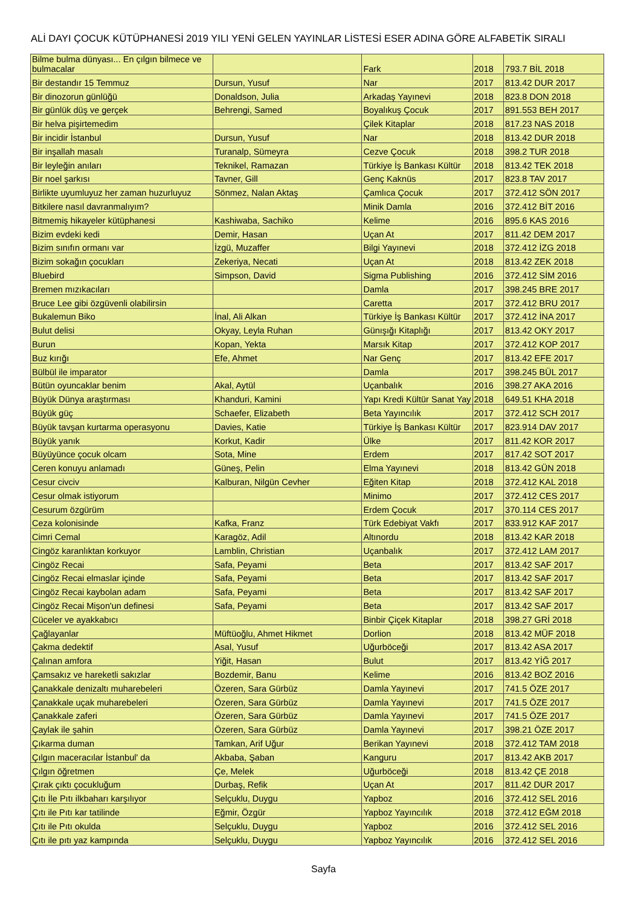ALİ DAYI ÇOCUK KÜTÜPHANESİ 2019 YILI YENİ GELEN YAYINLAR LİSTESİ ESER ADINA GÖRE ALFABETİK SIRALI
| Bilme bulma dünyası... En çılgın bilmece ve bulmacalar | | Fark | 2018 | 793.7 BİL 2018 |
| Bir destandır 15 Temmuz | Dursun, Yusuf | Nar | 2017 | 813.42 DUR 2017 |
| Bir dinozorun günlüğü | Donaldson, Julia | Arkadaş Yayınevi | 2018 | 823.8 DON 2018 |
| Bir günlük düş ve gerçek | Behrengi, Samed | Boyalıkuş Çocuk | 2017 | 891.553 BEH 2017 |
| Bir helva pişirtemedim | | Çilek Kitaplar | 2018 | 817.23 NAS 2018 |
| Bir incidir İstanbul | Dursun, Yusuf | Nar | 2018 | 813.42 DUR 2018 |
| Bir inşallah masalı | Turanalp, Sümeyra | Cezve Çocuk | 2018 | 398.2 TUR 2018 |
| Bir leyleğin anıları | Teknikel, Ramazan | Türkiye İş Bankası Kültür | 2018 | 813.42 TEK 2018 |
| Bir noel şarkısı | Tavner, Gill | Genç Kaknüs | 2017 | 823.8 TAV 2017 |
| Birlikte uyumluyuz her zaman huzurluyuz | Sönmez, Nalan Aktaş | Çamlıca Çocuk | 2017 | 372.412 SÖN 2017 |
| Bitkilere nasıl davranmalıyım? | | Minik Damla | 2016 | 372.412 BİT 2016 |
| Bitmemiş hikayeler kütüphanesi | Kashiwaba, Sachiko | Kelime | 2016 | 895.6 KAS 2016 |
| Bizim evdeki kedi | Demir, Hasan | Uçan At | 2017 | 811.42 DEM 2017 |
| Bizim sınıfın ormanı var | İzgü, Muzaffer | Bilgi Yayınevi | 2018 | 372.412 İZG 2018 |
| Bizim sokağın çocukları | Zekeriya, Necati | Uçan At | 2018 | 813.42 ZEK 2018 |
| Bluebird | Simpson, David | Sigma Publishing | 2016 | 372.412 SİM 2016 |
| Bremen mızıkacıları | | Damla | 2017 | 398.245 BRE 2017 |
| Bruce Lee gibi özgüvenli olabilirsin | | Caretta | 2017 | 372.412 BRU 2017 |
| Bukalemun Biko | İnal, Ali Alkan | Türkiye İş Bankası Kültür | 2017 | 372.412 İNA 2017 |
| Bulut delisi | Okyay, Leyla Ruhan | Günışığı Kitaplığı | 2017 | 813.42 OKY 2017 |
| Burun | Kopan, Yekta | Marsık Kitap | 2017 | 372.412 KOP 2017 |
| Buz kırığı | Efe, Ahmet | Nar Genç | 2017 | 813.42 EFE 2017 |
| Bülbül ile imparator | | Damla | 2017 | 398.245 BÜL 2017 |
| Bütün oyuncaklar benim | Akal, Aytül | Uçanbalık | 2016 | 398.27 AKA 2016 |
| Büyük Dünya araştırması | Khanduri, Kamini | Yapı Kredi Kültür Sanat Yay | 2018 | 649.51 KHA 2018 |
| Büyük güç | Schaefer, Elizabeth | Beta Yayıncılık | 2017 | 372.412 SCH 2017 |
| Büyük tavşan kurtarma operasyonu | Davies, Katie | Türkiye İş Bankası Kültür | 2017 | 823.914 DAV 2017 |
| Büyük yanık | Korkut, Kadir | Ülke | 2017 | 811.42 KOR 2017 |
| Büyüyünce çocuk olcam | Sota, Mine | Erdem | 2017 | 817.42 SOT 2017 |
| Ceren konuyu anlamadı | Güneş, Pelin | Elma Yayınevi | 2018 | 813.42 GÜN 2018 |
| Cesur civciv | Kalburan, Nilgün Cevher | Eğiten Kitap | 2018 | 372.412 KAL 2018 |
| Cesur olmak istiyorum | | Minimo | 2017 | 372.412 CES 2017 |
| Cesurum özgürüm | | Erdem Çocuk | 2017 | 370.114 CES 2017 |
| Ceza kolonisinde | Kafka, Franz | Türk Edebiyat Vakfı | 2017 | 833.912 KAF 2017 |
| Cimri Cemal | Karagöz, Adil | Altınordu | 2018 | 813.42 KAR 2018 |
| Cingöz karanlıktan korkuyor | Lamblin, Christian | Uçanbalık | 2017 | 372.412 LAM 2017 |
| Cingöz Recai | Safa, Peyami | Beta | 2017 | 813.42 SAF 2017 |
| Cingöz Recai elmaslar içinde | Safa, Peyami | Beta | 2017 | 813.42 SAF 2017 |
| Cingöz Recai kaybolan adam | Safa, Peyami | Beta | 2017 | 813.42 SAF 2017 |
| Cingöz Recai Mişon'un definesi | Safa, Peyami | Beta | 2017 | 813.42 SAF 2017 |
| Cüceler ve ayakkabıcı | | Binbir Çiçek Kitaplar | 2018 | 398.27 GRİ 2018 |
| Çağlayanlar | Müftüoğlu, Ahmet Hikmet | Dorlion | 2018 | 813.42 MÜF 2018 |
| Çakma dedektif | Asal, Yusuf | Uğurböceği | 2017 | 813.42 ASA 2017 |
| Çalınan amfora | Yiğit, Hasan | Bulut | 2017 | 813.42 YİĞ 2017 |
| Çamsakız ve hareketli sakızlar | Bozdemir, Banu | Kelime | 2016 | 813.42 BOZ 2016 |
| Çanakkale denizaltı muharebeleri | Özeren, Sara Gürbüz | Damla Yayınevi | 2017 | 741.5 ÖZE 2017 |
| Çanakkale uçak muharebeleri | Özeren, Sara Gürbüz | Damla Yayınevi | 2017 | 741.5 ÖZE 2017 |
| Çanakkale zaferi | Özeren, Sara Gürbüz | Damla Yayınevi | 2017 | 741.5 ÖZE 2017 |
| Çaylak ile şahin | Özeren, Sara Gürbüz | Damla Yayınevi | 2017 | 398.21 ÖZE 2017 |
| Çıkarma duman | Tamkan, Arif Uğur | Berikan Yayınevi | 2018 | 372.412 TAM 2018 |
| Çılgın maceracılar İstanbul' da | Akbaba, Şaban | Kanguru | 2017 | 813.42 AKB 2017 |
| Çılgın öğretmen | Çe, Melek | Uğurböceği | 2018 | 813.42 ÇE 2018 |
| Çırak çıktı çocukluğum | Durbaş, Refik | Uçan At | 2017 | 811.42 DUR 2017 |
| Çıtı İle Pıtı ilkbaharı karşılıyor | Selçuklu, Duygu | Yapboz | 2016 | 372.412 SEL 2016 |
| Çıtı ile Pıtı kar tatilinde | Eğmir, Özgür | Yapboz Yayıncılık | 2018 | 372.412 EĞM 2018 |
| Çıtı ile Pıtı okulda | Selçuklu, Duygu | Yapboz | 2016 | 372.412 SEL 2016 |
| Çıtı ile pıtı yaz kampında | Selçuklu, Duygu | Yapboz Yayıncılık | 2016 | 372.412 SEL 2016 |
Sayfa